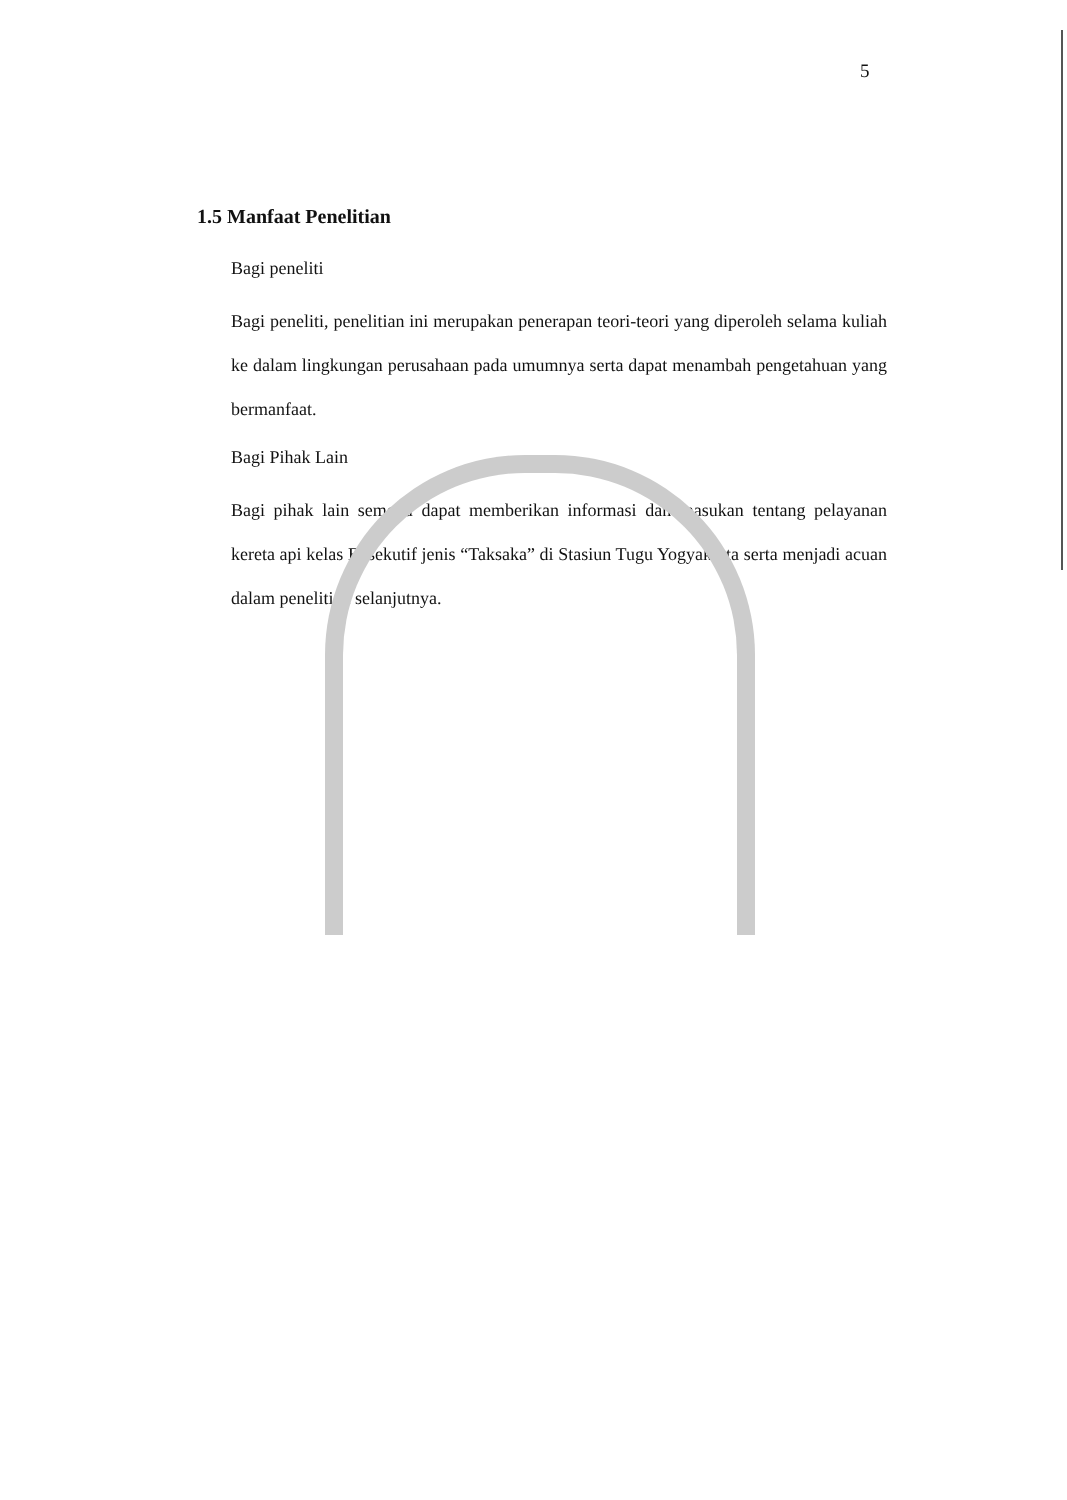5
1.5 Manfaat Penelitian
Bagi peneliti
Bagi peneliti, penelitian ini merupakan penerapan teori-teori yang diperoleh selama kuliah ke dalam lingkungan perusahaan pada umumnya serta dapat menambah pengetahuan yang bermanfaat.
Bagi Pihak Lain
Bagi pihak lain semoga dapat memberikan informasi dan masukan tentang pelayanan kereta api kelas Eksekutif jenis “Taksaka” di Stasiun Tugu Yogyakarta serta menjadi acuan dalam penelitian selanjutnya.